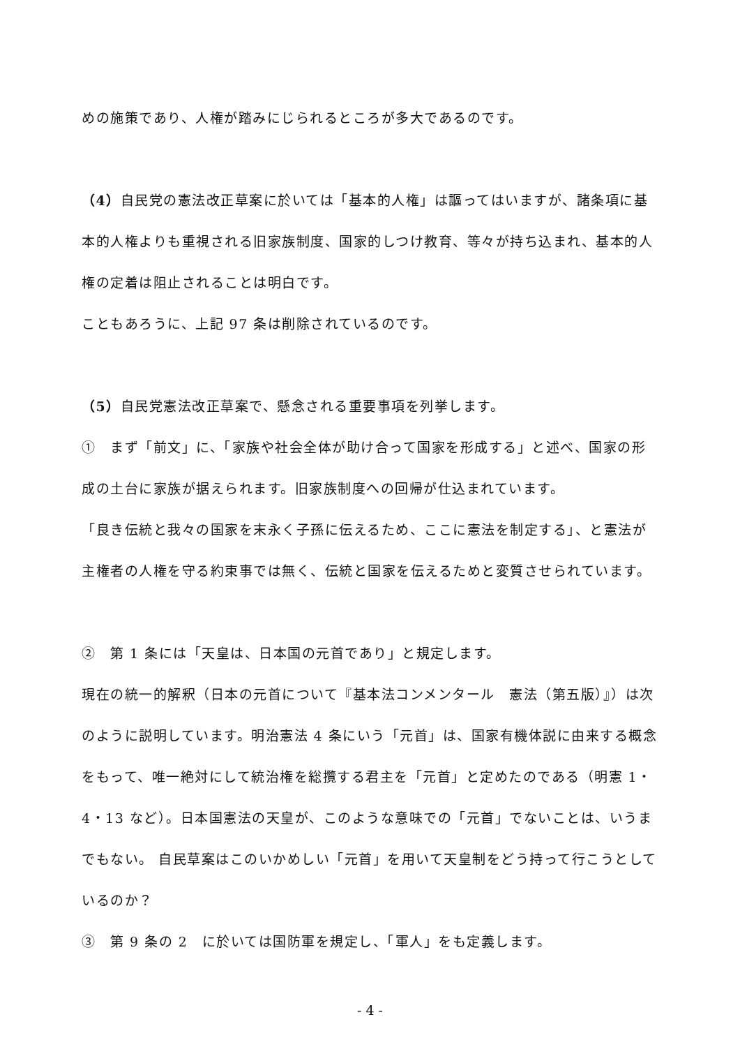めの施策であり、人権が踏みにじられるところが多大であるのです。
（4）自民党の憲法改正草案に於いては「基本的人権」は謳ってはいますが、諸条項に基本的人権よりも重視される旧家族制度、国家的しつけ教育、等々が持ち込まれ、基本的人権の定着は阻止されることは明白です。
こともあろうに、上記 97 条は削除されているのです。
（5）自民党憲法改正草案で、懸念される重要事項を列挙します。
①　まず「前文」に、「家族や社会全体が助け合って国家を形成する」と述べ、国家の形成の土台に家族が据えられます。旧家族制度への回帰が仕込まれています。
「良き伝統と我々の国家を末永く子孫に伝えるため、ここに憲法を制定する」、と憲法が主権者の人権を守る約束事では無く、伝統と国家を伝えるためと変質させられています。
②　第 1 条には「天皇は、日本国の元首であり」と規定します。
現在の統一的解釈（日本の元首について『基本法コンメンタール　憲法（第五版）』）は次のように説明しています。明治憲法 4 条にいう「元首」は、国家有機体説に由来する概念をもって、唯一絶対にして統治権を総攬する君主を「元首」と定めたのである（明憲 1・4・13 など）。日本国憲法の天皇が、このような意味での「元首」でないことは、いうまでもない。 自民草案はこのいかめしい「元首」を用いて天皇制をどう持って行こうとしているのか？
③　第 9 条の 2　に於いては国防軍を規定し、「軍人」をも定義します。
- 4 -